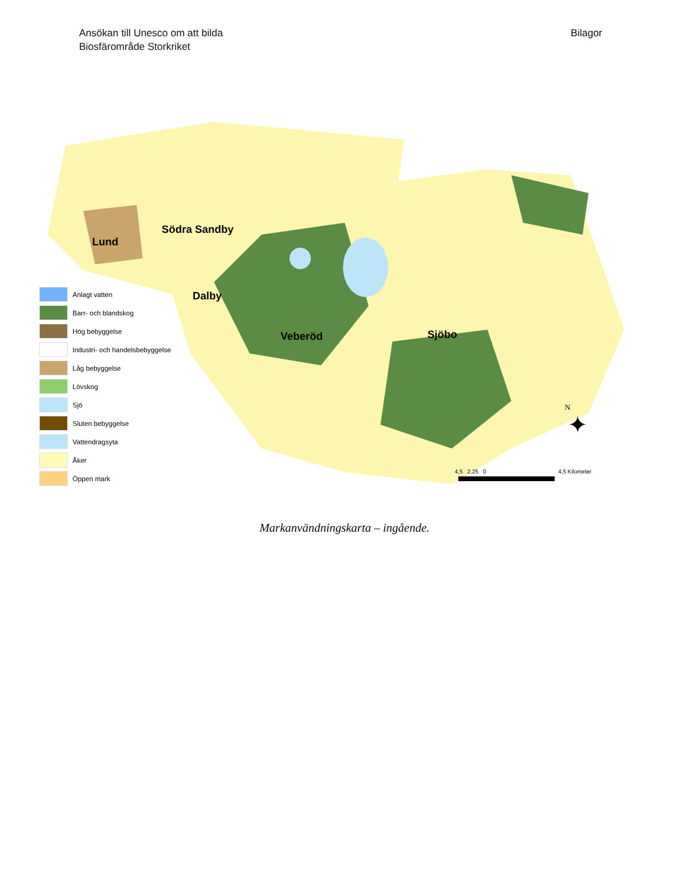Ansökan till Unesco om att bilda
Biosfärområde Storkriket
Bilagor
Lund
Södra Sandby
Dalby
Veberöd Sjöbo
Anlagt vatten
Barr- och blandskog
Hög bebyggelse
Industri- och handelsbebyggelse
Låg bebyggelse
Lövskog
Sjö
Sluten bebyggelse
Vattendragsyta
Åker
Öppen mark
N
✦
4,5 2,25 0 4,5 Kilometer
Markanvändningskarta – ingående.